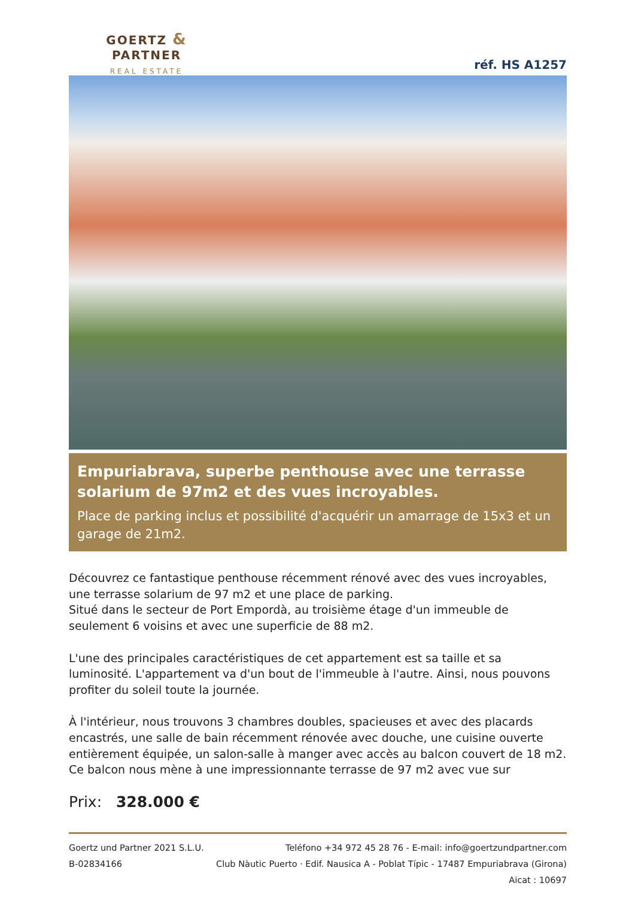GOERTZ & PARTNER
REAL ESTATE
réf. HS A1257
Empuriabrava, superbe penthouse avec une terrasse solarium de 97m2 et des vues incroyables.
Place de parking inclus et possibilité d'acquérir un amarrage de 15x3 et un garage de 21m2.
Découvrez ce fantastique penthouse récemment rénové avec des vues incroyables, une terrasse solarium de 97 m2 et une place de parking.
Situé dans le secteur de Port Empordà, au troisième étage d'un immeuble de seulement 6 voisins et avec une superficie de 88 m2.
L'une des principales caractéristiques de cet appartement est sa taille et sa luminosité. L'appartement va d'un bout de l'immeuble à l'autre. Ainsi, nous pouvons profiter du soleil toute la journée.
À l'intérieur, nous trouvons 3 chambres doubles, spacieuses et avec des placards encastrés, une salle de bain récemment rénovée avec douche, une cuisine ouverte entièrement équipée, un salon-salle à manger avec accès au balcon couvert de 18 m2. Ce balcon nous mène à une impressionnante terrasse de 97 m2 avec vue sur
Prix: 328.000 €
Goertz und Partner 2021 S.L.U.
B-02834166
Teléfono +34 972 45 28 76 - E-mail: info@goertzundpartner.com
Club Nàutic Puerto · Edif. Nausica A - Poblat Típic - 17487 Empuriabrava (Girona)
Aicat : 10697